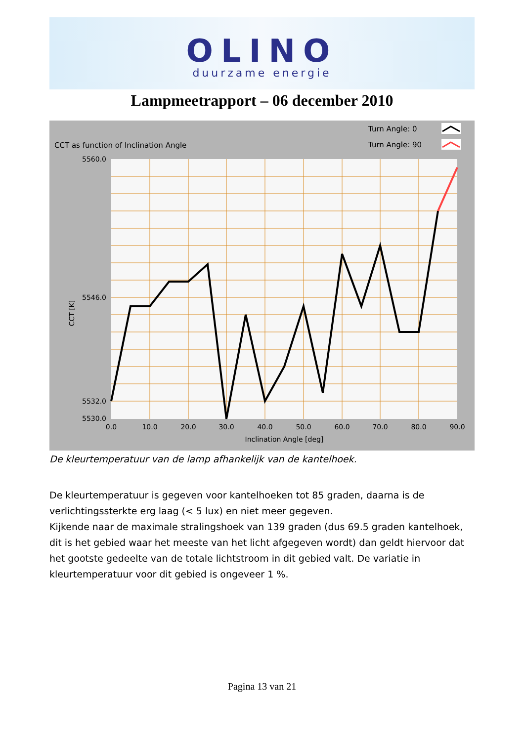OLINO
duurzame energie
Lampmeetrapport – 06 december 2010
CCT as function of Inclination Angle
Turn Angle: 0
Turn Angle: 90
5560.0
5532.0
5530.0
5546.0
0.0
10.0
20.0
30.0
40.0
50.0
60.0
70.0
80.0
90.0
Inclination Angle [deg]
CCT [K]
De kleurtemperatuur van de lamp afhankelijk van de kantelhoek.
De kleurtemperatuur is gegeven voor kantelhoeken tot 85 graden, daarna is de verlichtingssterkte erg laag (< 5 lux) en niet meer gegeven.
Kijkende naar de maximale stralingshoek van 139 graden (dus 69.5 graden kantelhoek, dit is het gebied waar het meeste van het licht afgegeven wordt) dan geldt hiervoor dat het gootste gedeelte van de totale lichtstroom in dit gebied valt. De variatie in kleurtemperatuur voor dit gebied is ongeveer 1 %.
Pagina 13 van 21